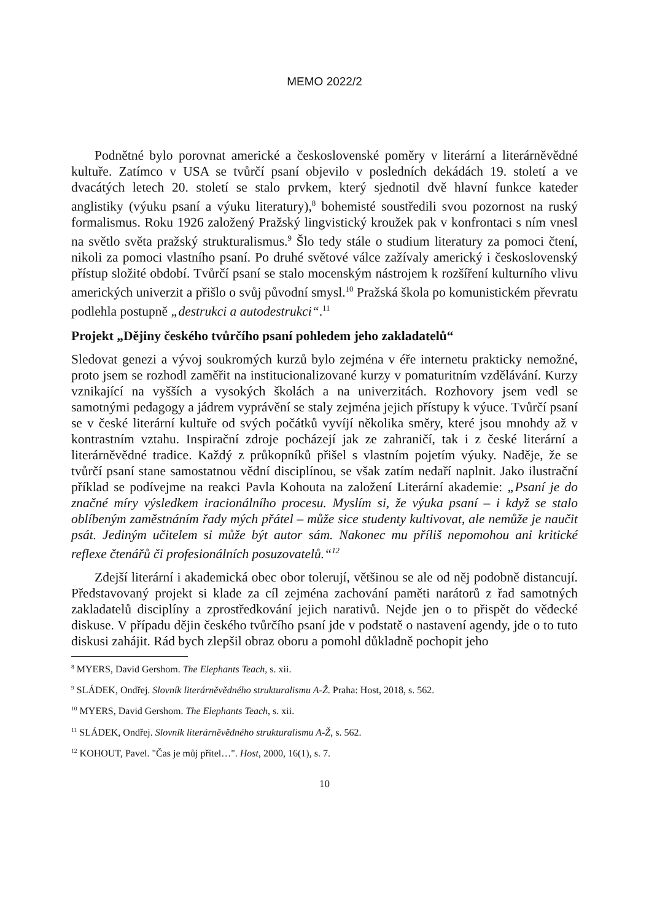MEMO 2022/2
Podnětné bylo porovnat americké a československé poměry v literární a literárněvědné kultuře. Zatímco v USA se tvůrčí psaní objevilo v posledních dekádách 19. století a ve dvacátých letech 20. století se stalo prvkem, který sjednotil dvě hlavní funkce kateder anglistiky (výuku psaní a výuku literatury),<sup>8</sup> bohemisté soustředili svou pozornost na ruský formalismus. Roku 1926 založený Pražský lingvistický kroužek pak v konfrontaci s ním vnesl na světlo světa pražský strukturalismus.<sup>9</sup> Šlo tedy stále o studium literatury za pomoci čtení, nikoli za pomoci vlastního psaní. Po druhé světové válce zažívaly americký i československý přístup složité období. Tvůrčí psaní se stalo mocenským nástrojem k rozšíření kulturního vlivu amerických univerzit a přišlo o svůj původní smysl.<sup>10</sup> Pražská škola po komunistickém převratu podlehla postupně „destrukci a autodestrukci“.<sup>11</sup>
Projekt „Dějiny českého tvůrčího psaní pohledem jeho zakladatelů“
Sledovat genezi a vývoj soukromých kurzů bylo zejména v éře internetu prakticky nemožné, proto jsem se rozhodl zaměřit na institucionalizované kurzy v pomaturitním vzdělávání. Kurzy vznikající na vyšších a vysokých školách a na univerzitách. Rozhovory jsem vedl se samotnými pedagogy a jádrem vyprávění se staly zejména jejich přístupy k výuce. Tvůrčí psaní se v české literární kultuře od svých počátků vyvíjí několika směry, které jsou mnohdy až v kontrastním vztahu. Inspirační zdroje pocházejí jak ze zahraničí, tak i z české literární a literárněvědné tradice. Každý z průkopníků přišel s vlastním pojetím výuky. Naděje, že se tvůrčí psaní stane samostatnou vědní disciplínou, se však zatím nedaří naplnit. Jako ilustrační příklad se podívejme na reakci Pavla Kohouta na založení Literární akademie: „Psaní je do značné míry výsledkem iracionálního procesu. Myslím si, že výuka psaní – i když se stalo oblíbeným zaměstnáním řady mých přátel – může sice studenty kultivovat, ale nemůže je naučit psát. Jediným učitelem si může být autor sám. Nakonec mu příliš nepomohou ani kritické reflexe čtenářů či profesionálních posuzovatelů.“<sup>12</sup>
Zdejší literární i akademická obec obor tolerují, většinou se ale od něj podobně distancují. Představovaný projekt si klade za cíl zejména zachování paměti narátorů z řad samotných zakladatelů disciplíny a zprostředkování jejich narativů. Nejde jen o to přispět do vědecké diskuse. V případu dějin českého tvůrčího psaní jde v podstatě o nastavení agendy, jde o to tuto diskusi zahájit. Rád bych zlepšil obraz oboru a pomohl důkladně pochopit jeho
<sup>8</sup> MYERS, David Gershom. The Elephants Teach, s. xii.
<sup>9</sup> SLÁDEK, Ondřej. Slovník literárněvědného strukturalismu A-Ž. Praha: Host, 2018, s. 562.
<sup>10</sup> MYERS, David Gershom. The Elephants Teach, s. xii.
<sup>11</sup> SLÁDEK, Ondřej. Slovník literárněvědného strukturalismu A-Ž, s. 562.
<sup>12</sup> KOHOUT, Pavel. "Čas je můj přítel…". Host, 2000, 16(1), s. 7.
10